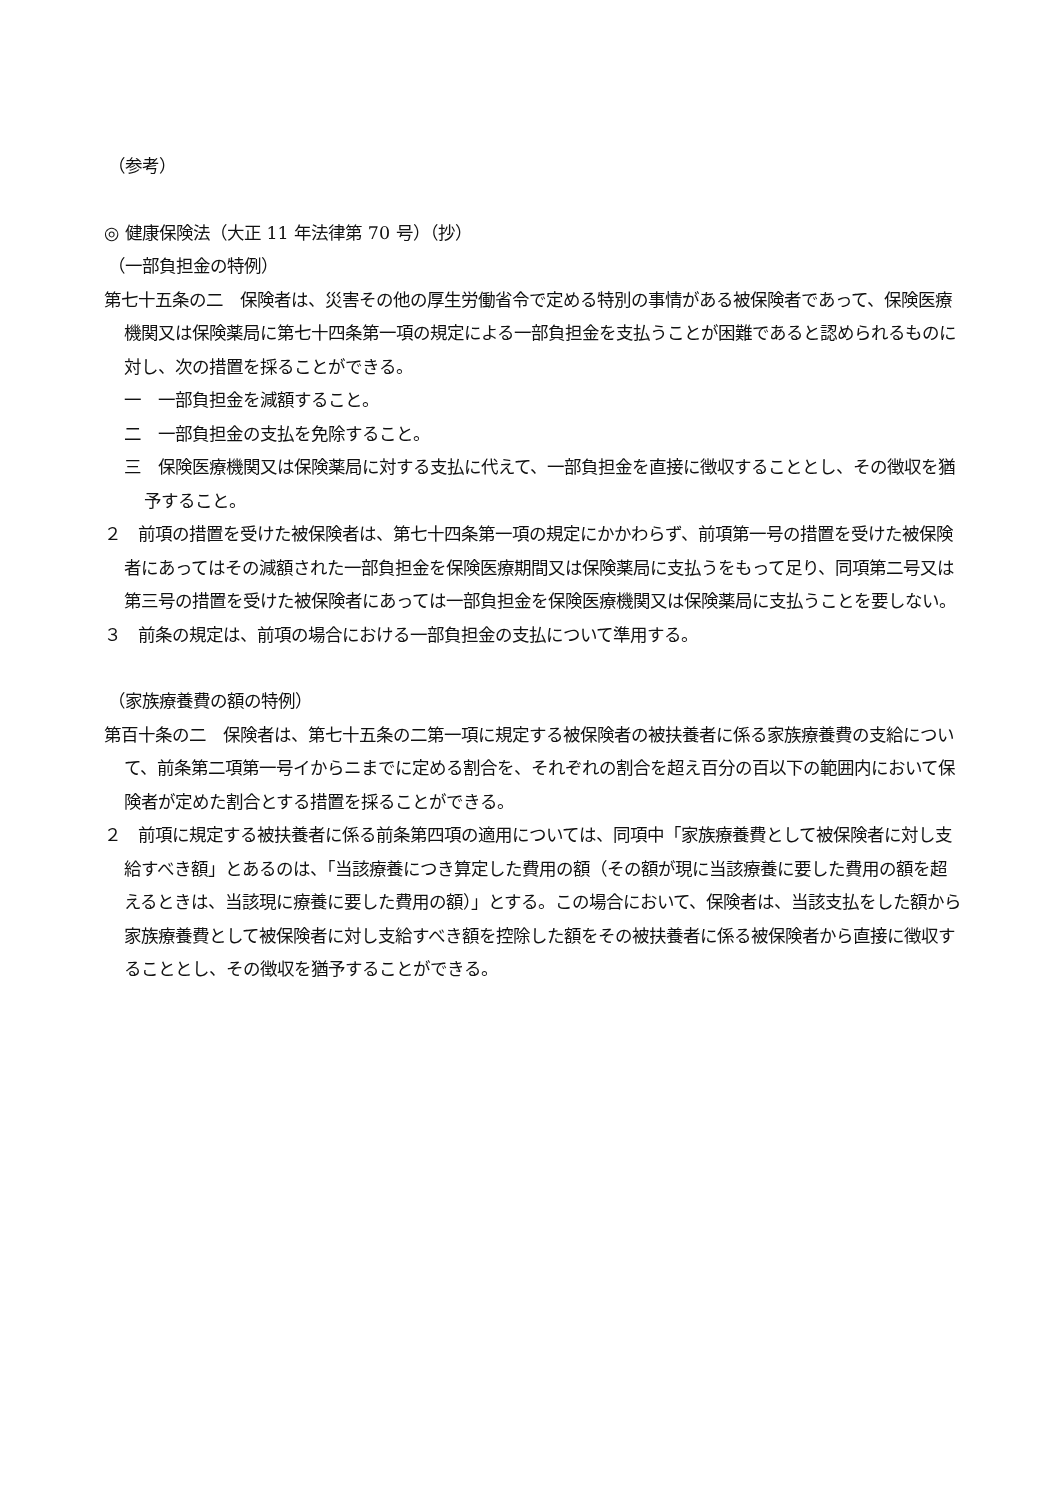（参考）
◎ 健康保険法（大正 11 年法律第 70 号）（抄）
（一部負担金の特例）
第七十五条の二　保険者は、災害その他の厚生労働省令で定める特別の事情がある被保険者であって、保険医療機関又は保険薬局に第七十四条第一項の規定による一部負担金を支払うことが困難であると認められるものに対し、次の措置を採ることができる。
一　一部負担金を減額すること。
二　一部負担金の支払を免除すること。
三　保険医療機関又は保険薬局に対する支払に代えて、一部負担金を直接に徴収することとし、その徴収を猶予すること。
２　前項の措置を受けた被保険者は、第七十四条第一項の規定にかかわらず、前項第一号の措置を受けた被保険者にあってはその減額された一部負担金を保険医療期間又は保険薬局に支払うをもって足り、同項第二号又は第三号の措置を受けた被保険者にあっては一部負担金を保険医療機関又は保険薬局に支払うことを要しない。
３　前条の規定は、前項の場合における一部負担金の支払について準用する。
（家族療養費の額の特例）
第百十条の二　保険者は、第七十五条の二第一項に規定する被保険者の被扶養者に係る家族療養費の支給について、前条第二項第一号イからニまでに定める割合を、それぞれの割合を超え百分の百以下の範囲内において保険者が定めた割合とする措置を採ることができる。
２　前項に規定する被扶養者に係る前条第四項の適用については、同項中「家族療養費として被保険者に対し支給すべき額」とあるのは、「当該療養につき算定した費用の額（その額が現に当該療養に要した費用の額を超えるときは、当該現に療養に要した費用の額）」とする。この場合において、保険者は、当該支払をした額から家族療養費として被保険者に対し支給すべき額を控除した額をその被扶養者に係る被保険者から直接に徴収することとし、その徴収を猶予することができる。